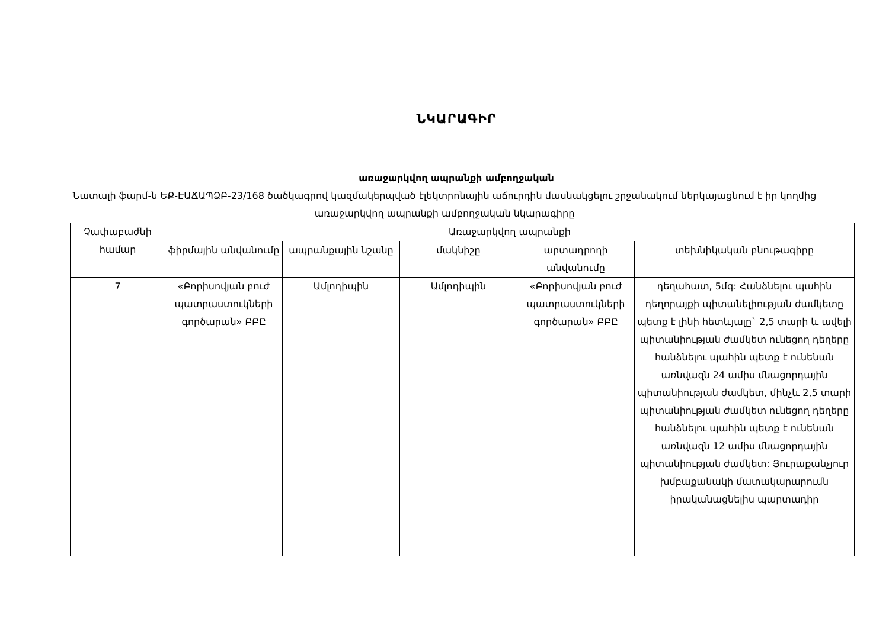ՆԿԱՐԱԳԻՐ
առաջարկվող ապրանքի ամբողջական
Նատալի ֆարմ-ն ԵՔ-ԷԱՃԱՊՁԲ-23/168 ծածկագրով կազմակերպված էլեկտրոնային աճուրդին մասնակցելու շրջանակում ներկայացնում է իր կողմից առաջարկվող ապրանքի ամբողջական նկարագիրը
| Չափաբաժնի համար | Առաջարկվող ապրանքի | | | | |
| --- | --- | --- | --- | --- | --- |
| | ֆիրմային անվանումը | ապրանքային նշանը | մակնիշը | արտադրողի անվանումը | տեխնիկական բնութագիրը |
| 7 | «Բորիսովյան բուժ պատրաստուկների գործարան» ԲԲԸ | Ամլոդիպին | Ամլոդիպին | «Բորիսովյան բուժ պատրաստուկների գործարան» ԲԲԸ | դեղահատ, 5մգ: Հանձնելու պահին դեղորայքի պիտանելիության ժամկետը պետք է լինի հետևյալը` 2,5 տարի և ավելի պիտանիության ժամկետ ունեցող դեղերը հանձնելու պահին պետք է ունենան առնվազն 24 ամիս մնացորդային պիտանիության ժամկետ, մինչև 2,5 տարի պիտանիության ժամկետ ունեցող դեղերը հանձնելու պահին պետք է ունենան առնվազն 12 ամիս մնացորդային պիտանիության ժամկետ: Յուրաքանչյուր խմբաքանակի մատակարարումն իրականացնելիս պարտադիր |